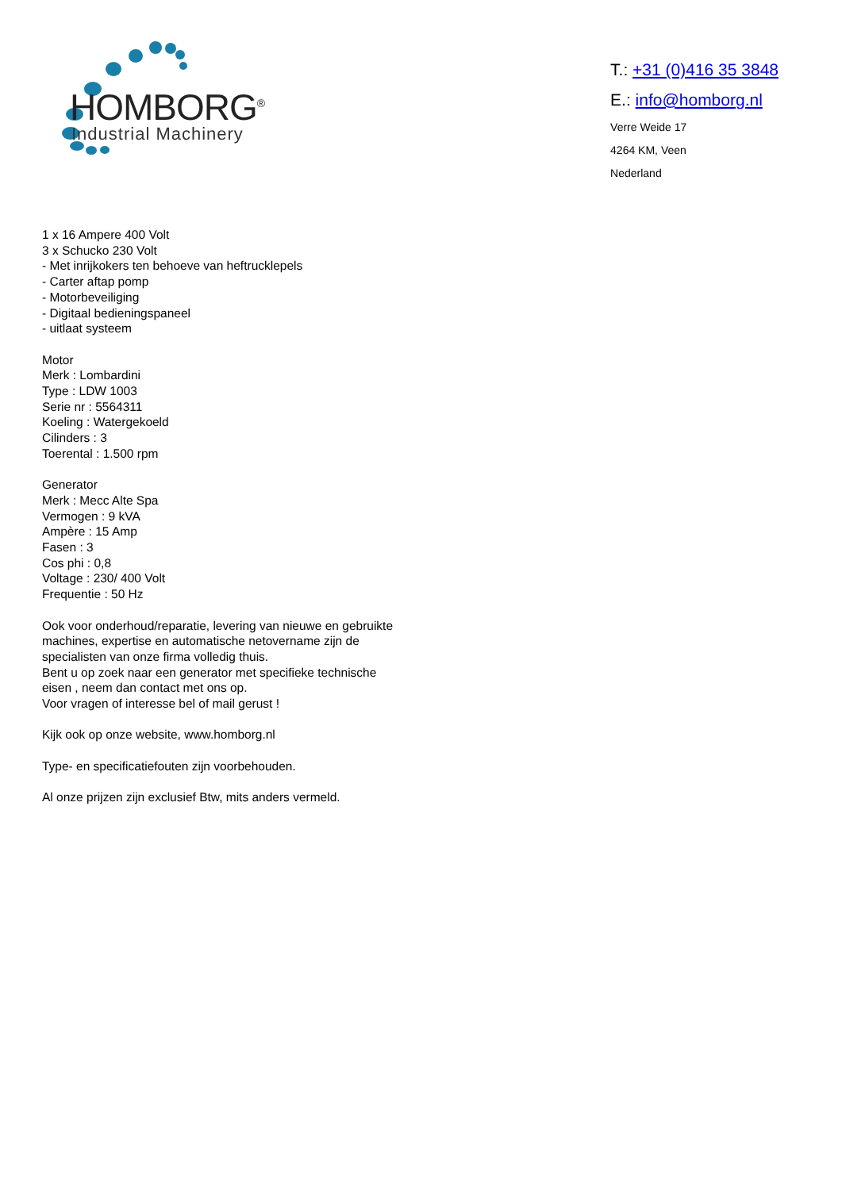HOMBORG<sup>®</sup>
Industrial Machinery
T.: +31 (0)416 35 3848
E.: info@homborg.nl
Verre Weide 17
4264 KM, Veen
Nederland
1 x 16 Ampere 400 Volt
3 x Schucko 230 Volt
- Met inrijkokers ten behoeve van heftrucklepels
- Carter aftap pomp
- Motorbeveiliging
- Digitaal bedieningspaneel
- uitlaat systeem
Motor
Merk : Lombardini
Type : LDW 1003
Serie nr : 5564311
Koeling : Watergekoeld
Cilinders : 3
Toerental : 1.500 rpm
Generator
Merk : Mecc Alte Spa
Vermogen : 9 kVA
Ampère : 15 Amp
Fasen : 3
Cos phi : 0,8
Voltage : 230/ 400 Volt
Frequentie : 50 Hz
Ook voor onderhoud/reparatie, levering van nieuwe en gebruikte machines, expertise en automatische netovername zijn de specialisten van onze firma volledig thuis.
Bent u op zoek naar een generator met specifieke technische eisen , neem dan contact met ons op.
Voor vragen of interesse bel of mail gerust !
Kijk ook op onze website, www.homborg.nl
Type- en specificatiefouten zijn voorbehouden.
Al onze prijzen zijn exclusief Btw, mits anders vermeld.